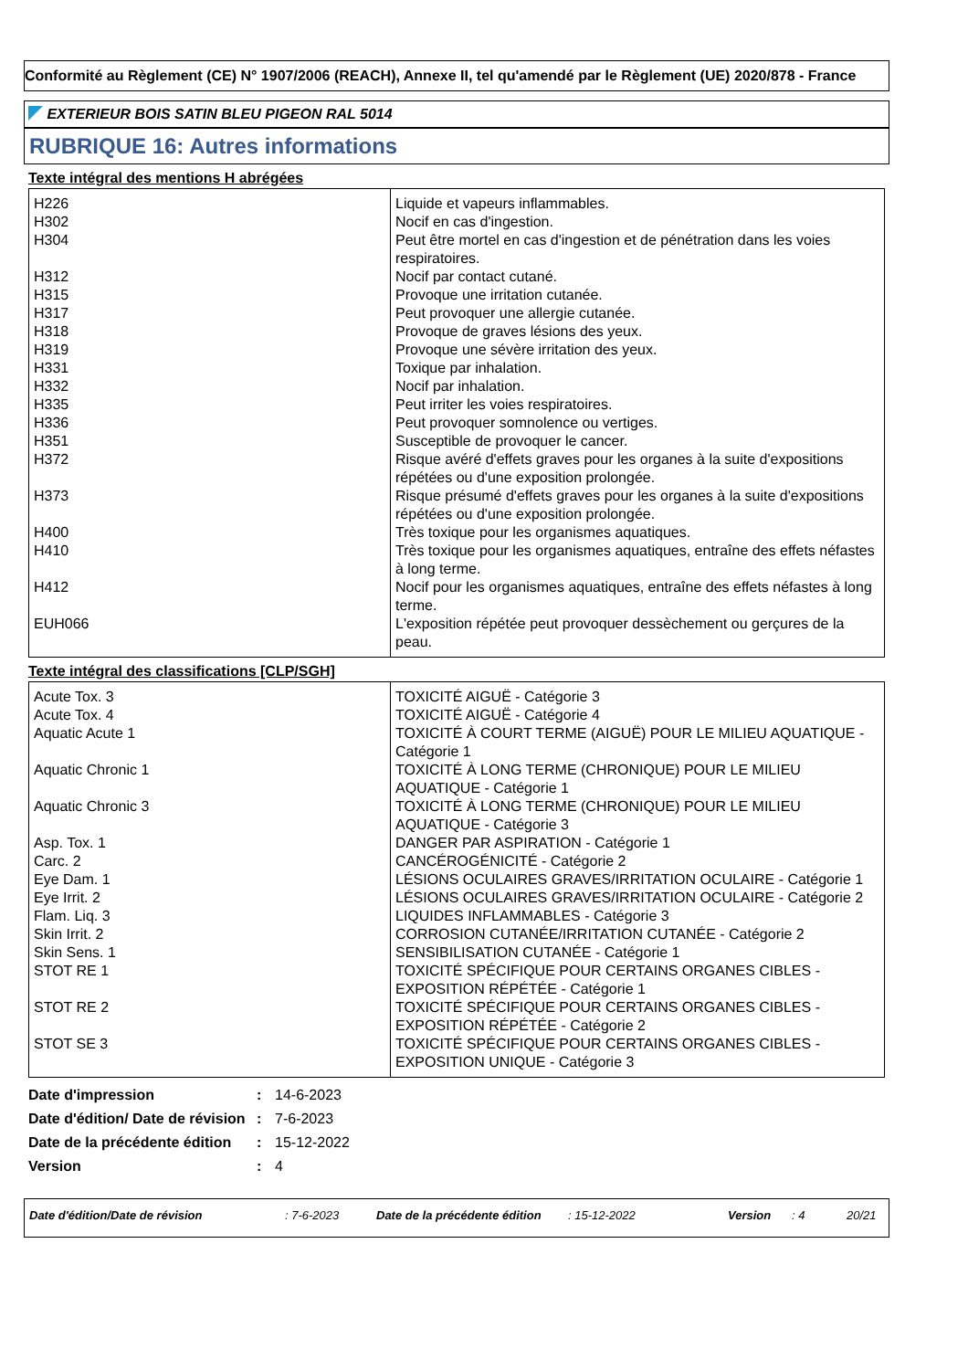Conformité au Règlement (CE) N° 1907/2006 (REACH), Annexe II, tel qu'amendé par le Règlement (UE) 2020/878 - France
EXTERIEUR BOIS SATIN BLEU PIGEON RAL 5014
RUBRIQUE 16: Autres informations
Texte intégral des mentions H abrégées
| H226 | Liquide et vapeurs inflammables. |
| H302 | Nocif en cas d'ingestion. |
| H304 | Peut être mortel en cas d'ingestion et de pénétration dans les voies respiratoires. |
| H312 | Nocif par contact cutané. |
| H315 | Provoque une irritation cutanée. |
| H317 | Peut provoquer une allergie cutanée. |
| H318 | Provoque de graves lésions des yeux. |
| H319 | Provoque une sévère irritation des yeux. |
| H331 | Toxique par inhalation. |
| H332 | Nocif par inhalation. |
| H335 | Peut irriter les voies respiratoires. |
| H336 | Peut provoquer somnolence ou vertiges. |
| H351 | Susceptible de provoquer le cancer. |
| H372 | Risque avéré d'effets graves pour les organes à la suite d'expositions répétées ou d'une exposition prolongée. |
| H373 | Risque présumé d'effets graves pour les organes à la suite d'expositions répétées ou d'une exposition prolongée. |
| H400 | Très toxique pour les organismes aquatiques. |
| H410 | Très toxique pour les organismes aquatiques, entraîne des effets néfastes à long terme. |
| H412 | Nocif pour les organismes aquatiques, entraîne des effets néfastes à long terme. |
| EUH066 | L'exposition répétée peut provoquer dessèchement ou gerçures de la peau. |
Texte intégral des classifications [CLP/SGH]
| Acute Tox. 3 | TOXICITÉ AIGUË - Catégorie 3 |
| Acute Tox. 4 | TOXICITÉ AIGUË - Catégorie 4 |
| Aquatic Acute 1 | TOXICITÉ À COURT TERME (AIGUË) POUR LE MILIEU AQUATIQUE - Catégorie 1 |
| Aquatic Chronic 1 | TOXICITÉ À LONG TERME (CHRONIQUE) POUR LE MILIEU AQUATIQUE - Catégorie 1 |
| Aquatic Chronic 3 | TOXICITÉ À LONG TERME (CHRONIQUE) POUR LE MILIEU AQUATIQUE - Catégorie 3 |
| Asp. Tox. 1 | DANGER PAR ASPIRATION - Catégorie 1 |
| Carc. 2 | CANCÉROGÉNICITÉ - Catégorie 2 |
| Eye Dam. 1 | LÉSIONS OCULAIRES GRAVES/IRRITATION OCULAIRE - Catégorie 1 |
| Eye Irrit. 2 | LÉSIONS OCULAIRES GRAVES/IRRITATION OCULAIRE - Catégorie 2 |
| Flam. Liq. 3 | LIQUIDES INFLAMMABLES - Catégorie 3 |
| Skin Irrit. 2 | CORROSION CUTANÉE/IRRITATION CUTANÉE - Catégorie 2 |
| Skin Sens. 1 | SENSIBILISATION CUTANÉE - Catégorie 1 |
| STOT RE 1 | TOXICITÉ SPÉCIFIQUE POUR CERTAINS ORGANES CIBLES - EXPOSITION RÉPÉTÉE - Catégorie 1 |
| STOT RE 2 | TOXICITÉ SPÉCIFIQUE POUR CERTAINS ORGANES CIBLES - EXPOSITION RÉPÉTÉE - Catégorie 2 |
| STOT SE 3 | TOXICITÉ SPÉCIFIQUE POUR CERTAINS ORGANES CIBLES - EXPOSITION UNIQUE - Catégorie 3 |
| Date d'impression | : | 14-6-2023 |
| Date d'édition/ Date de révision | : | 7-6-2023 |
| Date de la précédente édition | : | 15-12-2022 |
| Version | : | 4 |
Date d'édition/Date de révision: 7-6-2023 Date de la précédente édition: 15-12-2022 Version: 4 20/21